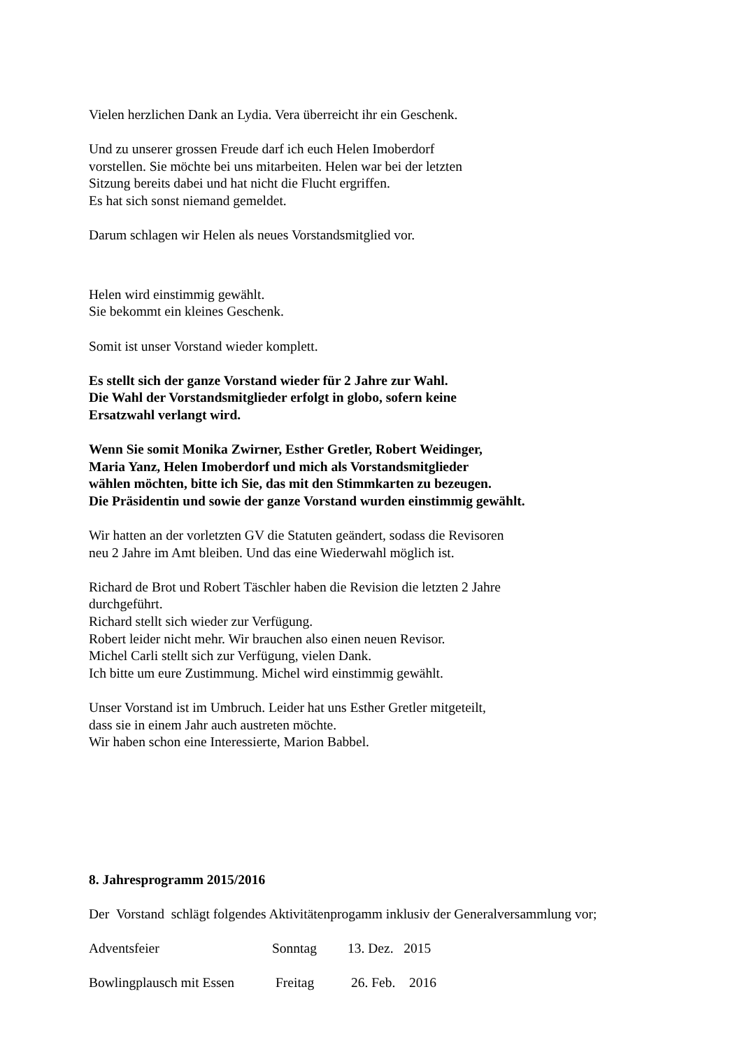Vielen herzlichen Dank an Lydia. Vera überreicht ihr ein Geschenk.
Und zu unserer grossen Freude darf ich euch Helen Imoberdorf
vorstellen. Sie möchte bei uns mitarbeiten. Helen war bei der letzten
Sitzung bereits dabei und hat nicht die Flucht ergriffen.
Es hat sich sonst niemand gemeldet.
Darum schlagen wir Helen als neues Vorstandsmitglied vor.
Helen wird einstimmig gewählt.
Sie bekommt ein kleines Geschenk.
Somit ist unser Vorstand wieder komplett.
Es stellt sich der ganze Vorstand wieder für 2 Jahre zur Wahl.
Die Wahl der Vorstandsmitglieder erfolgt in globo, sofern keine
Ersatzwahl verlangt wird.
Wenn Sie somit Monika Zwirner, Esther Gretler, Robert Weidinger,
Maria Yanz, Helen Imoberdorf und mich als Vorstandsmitglieder
wählen möchten, bitte ich Sie, das mit den Stimmkarten zu bezeugen.
Die Präsidentin und sowie der ganze Vorstand wurden einstimmig gewählt.
Wir hatten an der vorletzten GV die Statuten geändert, sodass die Revisoren
neu 2 Jahre im Amt bleiben. Und das eine Wiederwahl möglich ist.
Richard de Brot und Robert Täschler haben die Revision die letzten 2 Jahre
durchgeführt.
Richard stellt sich wieder zur Verfügung.
Robert leider nicht mehr. Wir brauchen also einen neuen Revisor.
Michel Carli stellt sich zur Verfügung, vielen Dank.
Ich bitte um eure Zustimmung. Michel wird einstimmig gewählt.
Unser Vorstand ist im Umbruch. Leider hat uns Esther Gretler mitgeteilt,
dass sie in einem Jahr auch austreten möchte.
Wir haben schon eine Interessierte, Marion Babbel.
8. Jahresprogramm 2015/2016
Der Vorstand schlägt folgendes Aktivitätenprogamm inklusiv der Generalversammlung vor;
Adventsfeier Sonntag 13. Dez. 2015
Bowlingplausch mit Essen Freitag 26. Feb. 2016